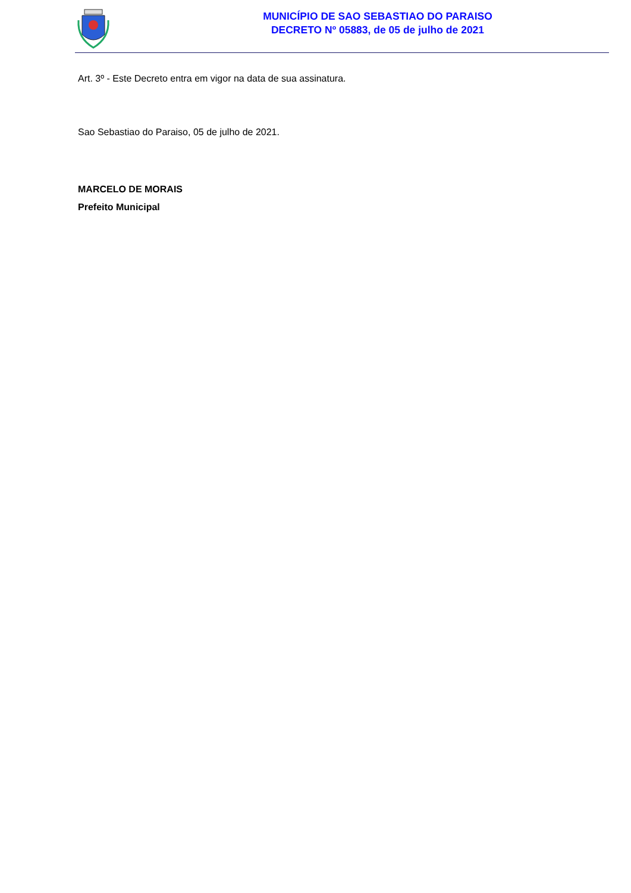MUNICÍPIO DE SAO SEBASTIAO DO PARAISO
DECRETO Nº 05883, de 05 de julho de 2021
Art. 3º - Este Decreto entra em vigor na data de sua assinatura.
Sao Sebastiao do Paraiso, 05 de julho de 2021.
MARCELO DE MORAIS
Prefeito Municipal